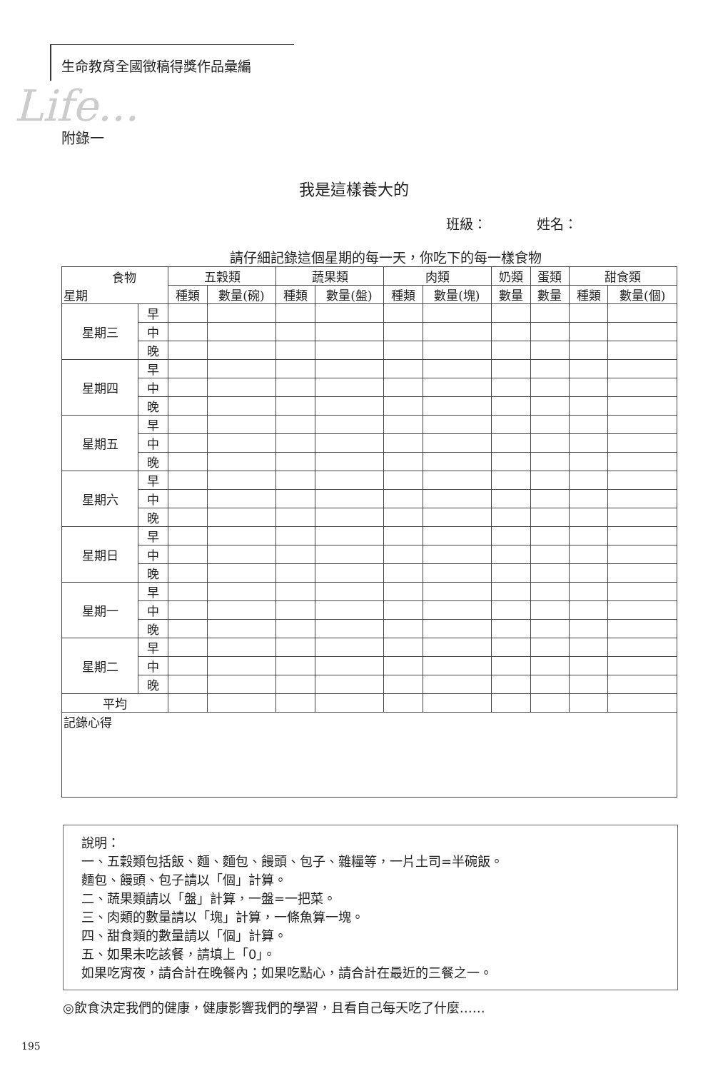生命教育全國徵稿得獎作品彙編
Life...
附錄一
我是這樣養大的
班級： 姓名：
請仔細記錄這個星期的每一天，你吃下的每一樣食物
| 食物 星期 | | 五穀類 | | 蔬果類 | | 肉類 | | 奶類 | 蛋類 | 甜食類 | |
| --- | --- | --- | --- | --- | --- | --- | --- | --- | --- | --- | --- |
| | | 種類 | 數量(碗) | 種類 | 數量(盤) | 種類 | 數量(塊) | 數量 | 數量 | 種類 | 數量(個) |
| 星期三 | 早 | | | | | | | | | | |
| | 中 | | | | | | | | | | |
| | 晚 | | | | | | | | | | |
| 星期四 | 早 | | | | | | | | | | |
| | 中 | | | | | | | | | | |
| | 晚 | | | | | | | | | | |
| 星期五 | 早 | | | | | | | | | | |
| | 中 | | | | | | | | | | |
| | 晚 | | | | | | | | | | |
| 星期六 | 早 | | | | | | | | | | |
| | 中 | | | | | | | | | | |
| | 晚 | | | | | | | | | | |
| 星期日 | 早 | | | | | | | | | | |
| | 中 | | | | | | | | | | |
| | 晚 | | | | | | | | | | |
| 星期一 | 早 | | | | | | | | | | |
| | 中 | | | | | | | | | | |
| | 晚 | | | | | | | | | | |
| 星期二 | 早 | | | | | | | | | | |
| | 中 | | | | | | | | | | |
| | 晚 | | | | | | | | | | |
| 平均 | | | | | | | | | | | |
| 記錄心得 | | | | | | | | | | | |
說明：
一、五穀類包括飯、麵、麵包、饅頭、包子、雜糧等，一片土司=半碗飯。
麵包、饅頭、包子請以「個」計算。
二、蔬果類請以「盤」計算，一盤=一把菜。
三、肉類的數量請以「塊」計算，一條魚算一塊。
四、甜食類的數量請以「個」計算。
五、如果未吃該餐，請填上「0」。
如果吃宵夜，請合計在晚餐內；如果吃點心，請合計在最近的三餐之一。
◎飲食決定我們的健康，健康影響我們的學習，且看自己每天吃了什麼……
195